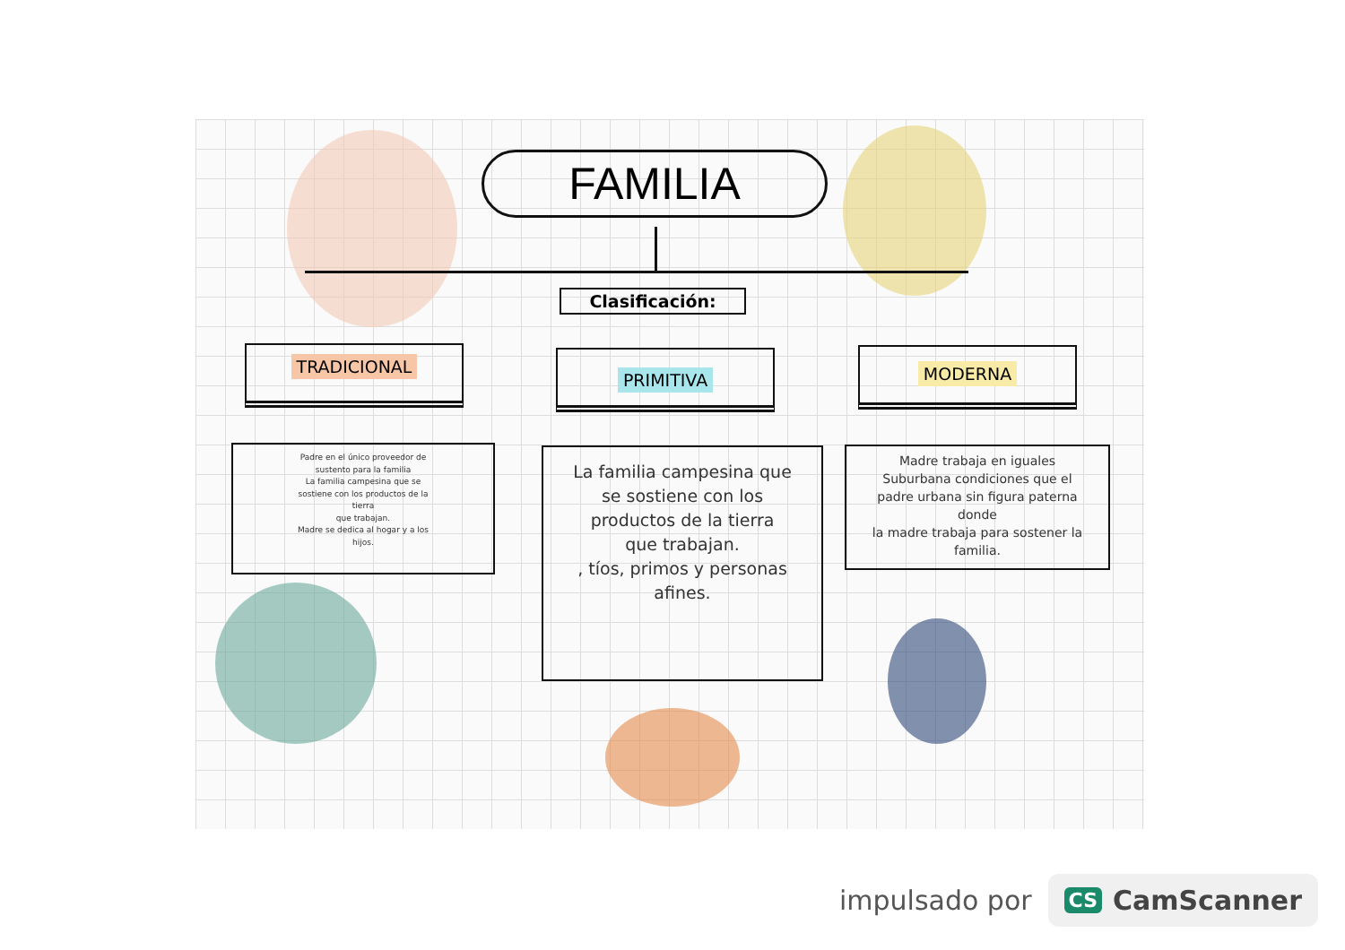FAMILIA
Clasificación:
TRADICIONAL PRIMITIVA MODERNA
Padre en el único proveedor de
sustento para la familia
La familia campesina que se
sostiene con los productos de la
tierra
que trabajan.
Madre se dedica al hogar y a los
hijos.
La familia campesina que
se sostiene con los
productos de la tierra
que trabajan.
, tíos, primos y personas
afines.
Madre trabaja en iguales
Suburbana condiciones que el
padre urbana sin figura paterna
donde
la madre trabaja para sostener la
familia.
impulsado por
CS CamScanner